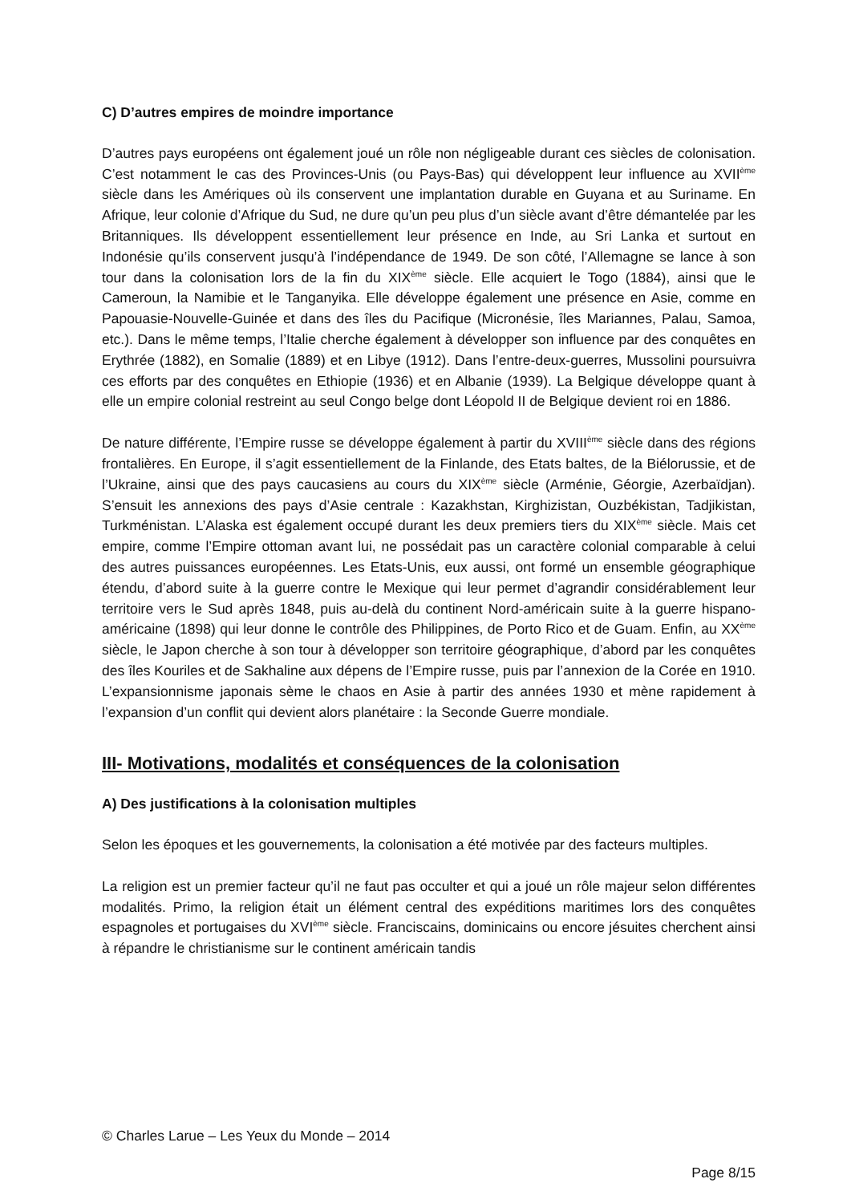C) D’autres empires de moindre importance
D’autres pays européens ont également joué un rôle non négligeable durant ces siècles de colonisation. C’est notamment le cas des Provinces-Unis (ou Pays-Bas) qui développent leur influence au XVII<sup>ème</sup> siècle dans les Amériques où ils conservent une implantation durable en Guyana et au Suriname. En Afrique, leur colonie d’Afrique du Sud, ne dure qu’un peu plus d’un siècle avant d’être démantelée par les Britanniques. Ils développent essentiellement leur présence en Inde, au Sri Lanka et surtout en Indonésie qu’ils conservent jusqu’à l’indépendance de 1949. De son côté, l’Allemagne se lance à son tour dans la colonisation lors de la fin du XIX<sup>ème</sup> siècle. Elle acquiert le Togo (1884), ainsi que le Cameroun, la Namibie et le Tanganyika. Elle développe également une présence en Asie, comme en Papouasie-Nouvelle-Guinée et dans des îles du Pacifique (Micronésie, îles Mariannes, Palau, Samoa, etc.). Dans le même temps, l’Italie cherche également à développer son influence par des conquêtes en Erythrée (1882), en Somalie (1889) et en Libye (1912). Dans l’entre-deux-guerres, Mussolini poursuivra ces efforts par des conquêtes en Ethiopie (1936) et en Albanie (1939). La Belgique développe quant à elle un empire colonial restreint au seul Congo belge dont Léopold II de Belgique devient roi en 1886.
De nature différente, l’Empire russe se développe également à partir du XVIII<sup>ème</sup> siècle dans des régions frontalières. En Europe, il s’agit essentiellement de la Finlande, des Etats baltes, de la Biélorussie, et de l’Ukraine, ainsi que des pays caucasiens au cours du XIX<sup>ème</sup> siècle (Arménie, Géorgie, Azerbaïdjan). S’ensuit les annexions des pays d’Asie centrale : Kazakhstan, Kirghizistan, Ouzbékistan, Tadjikistan, Turkménistan. L’Alaska est également occupé durant les deux premiers tiers du XIX<sup>ème</sup> siècle. Mais cet empire, comme l’Empire ottoman avant lui, ne possédait pas un caractère colonial comparable à celui des autres puissances européennes. Les Etats-Unis, eux aussi, ont formé un ensemble géographique étendu, d’abord suite à la guerre contre le Mexique qui leur permet d’agrandir considérablement leur territoire vers le Sud après 1848, puis au-delà du continent Nord-américain suite à la guerre hispano-américaine (1898) qui leur donne le contrôle des Philippines, de Porto Rico et de Guam. Enfin, au XX<sup>ème</sup> siècle, le Japon cherche à son tour à développer son territoire géographique, d’abord par les conquêtes des îles Kouriles et de Sakhaline aux dépens de l’Empire russe, puis par l’annexion de la Corée en 1910. L’expansionnisme japonais sème le chaos en Asie à partir des années 1930 et mène rapidement à l’expansion d’un conflit qui devient alors planétaire : la Seconde Guerre mondiale.
III- Motivations, modalités et conséquences de la colonisation
A) Des justifications à la colonisation multiples
Selon les époques et les gouvernements, la colonisation a été motivée par des facteurs multiples.
La religion est un premier facteur qu’il ne faut pas occulter et qui a joué un rôle majeur selon différentes modalités. Primo, la religion était un élément central des expéditions maritimes lors des conquêtes espagnoles et portugaises du XVI<sup>ème</sup> siècle. Franciscains, dominicains ou encore jésuites cherchent ainsi à répandre le christianisme sur le continent américain tandis
© Charles Larue – Les Yeux du Monde – 2014
Page 8/15